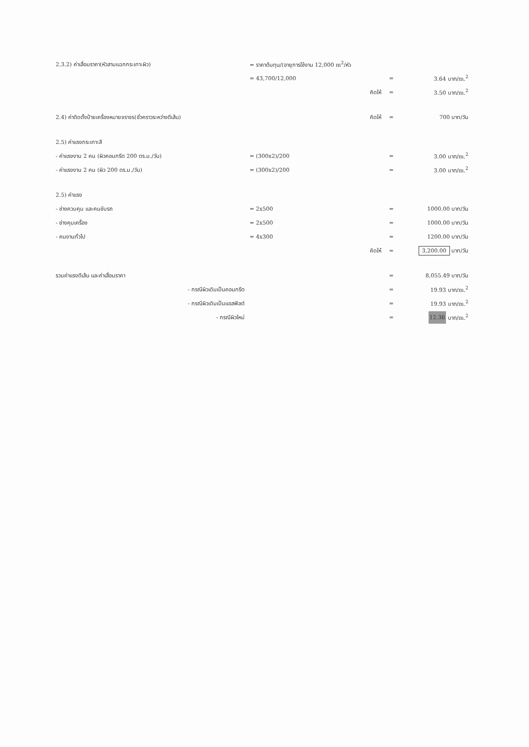| 2.3.2) ค่าเสื่อมราคา(หัวสามแฉกกระเทาะผิว) | = ราคาต้นทุน/(อายุการใช้งาน 12,000 m<sup>2</sup>/หัว | | | |
| | = 43,700/12,000 | | = | 3.64 บาท/m.<sup>2</sup> |
| | | คิดให้ | = | 3.50 บาท/m.<sup>2</sup> |
| 2.4) ค่าติดตั้งป้ายเครื่องหมายจราจร(ชั่วคราวระหว่างตีเส้น) | | คิดให้ | = | 700 บาท/วัน |
| 2.5) ค่าแรงกระเทาะสี | | | | |
| - ค่าแรงงาน 2 คน (ผิวคอนกรีต 200 ตร.ม./วัน) | = (300x2)/200 | | = | 3.00 บาท/m.<sup>2</sup> |
| - ค่าแรงงาน 2 คน (ผิว 200 ตร.ม./วัน) | = (300x2)/200 | | = | 3.00 บาท/m.<sup>2</sup> |
| 2.5) ค่าแรง | | | | |
| - ช่างควบคุม และคนขับรถ | = 2x500 | | = | 1000.00 บาท/วัน |
| - ช่างคุมเครื่อง | = 2x500 | | = | 1000.00 บาท/วัน |
| - คนงานทั่วไป | = 4x300 | | = | 1200.00 บาท/วัน |
| | | คิดให้ | = | 3,200.00 บาท/วัน |
| รวมค่าแรงตีเส้น และค่าเสื่อมราคา | | | = | 8,055.49 บาท/วัน |
| - กรณีผิวเดิมเป็นคอนกรีต | | | = | 19.93 บาท/m.<sup>2</sup> |
| - กรณีผิวเดิมเป็นแอสฟัลต์ | | | = | 19.93 บาท/m.<sup>2</sup> |
| - กรณีผิวใหม่ | | | = | 12.36 บาท/m.<sup>2</sup> |